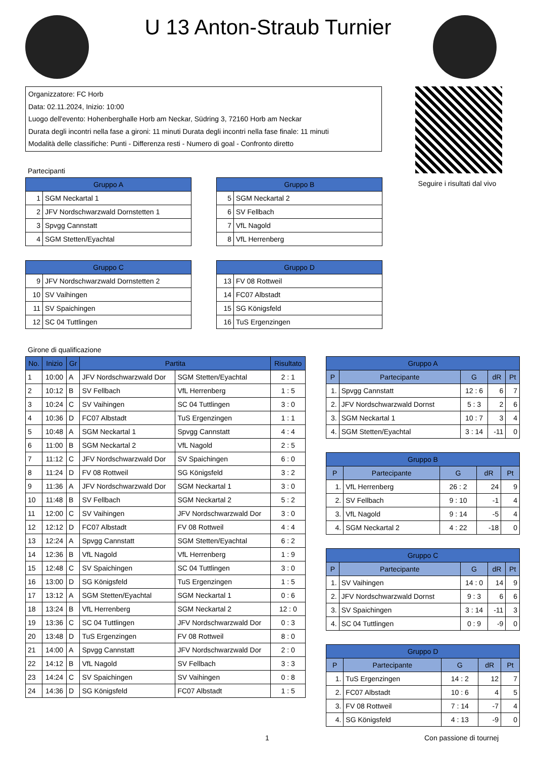U 13 Anton-Straub Turnier
Organizzatore: FC Horb
Data: 02.11.2024, Inizio: 10:00
Luogo dell'evento: Hohenberghalle Horb am Neckar, Südring 3, 72160 Horb am Neckar
Durata degli incontri nella fase a gironi: 11 minuti Durata degli incontri nella fase finale: 11 minuti
Modalità delle classifiche: Punti - Differenza resti - Numero di goal - Confronto diretto
Seguire i risultati dal vivo
Partecipanti
| Gruppo A | |
| --- | --- |
| 1 | SGM Neckartal 1 |
| 2 | JFV Nordschwarzwald Dornstetten 1 |
| 3 | Spvgg Cannstatt |
| 4 | SGM Stetten/Eyachtal |
| Gruppo B | |
| --- | --- |
| 5 | SGM Neckartal 2 |
| 6 | SV Fellbach |
| 7 | VfL Nagold |
| 8 | VfL Herrenberg |
| Gruppo C | |
| --- | --- |
| 9 | JFV Nordschwarzwald Dornstetten 2 |
| 10 | SV Vaihingen |
| 11 | SV Spaichingen |
| 12 | SC 04 Tuttlingen |
| Gruppo D | |
| --- | --- |
| 13 | FV 08 Rottweil |
| 14 | FC07 Albstadt |
| 15 | SG Königsfeld |
| 16 | TuS Ergenzingen |
Girone di qualificazione
| No. | Inizio | Gr | Partita | | Risultato |
| --- | --- | --- | --- | --- | --- |
| 1 | 10:00 | A | JFV Nordschwarzwald Dor | SGM Stetten/Eyachtal | 2 : 1 |
| 2 | 10:12 | B | SV Fellbach | VfL Herrenberg | 1 : 5 |
| 3 | 10:24 | C | SV Vaihingen | SC 04 Tuttlingen | 3 : 0 |
| 4 | 10:36 | D | FC07 Albstadt | TuS Ergenzingen | 1 : 1 |
| 5 | 10:48 | A | SGM Neckartal 1 | Spvgg Cannstatt | 4 : 4 |
| 6 | 11:00 | B | SGM Neckartal 2 | VfL Nagold | 2 : 5 |
| 7 | 11:12 | C | JFV Nordschwarzwald Dor | SV Spaichingen | 6 : 0 |
| 8 | 11:24 | D | FV 08 Rottweil | SG Königsfeld | 3 : 2 |
| 9 | 11:36 | A | JFV Nordschwarzwald Dor | SGM Neckartal 1 | 3 : 0 |
| 10 | 11:48 | B | SV Fellbach | SGM Neckartal 2 | 5 : 2 |
| 11 | 12:00 | C | SV Vaihingen | JFV Nordschwarzwald Dor | 3 : 0 |
| 12 | 12:12 | D | FC07 Albstadt | FV 08 Rottweil | 4 : 4 |
| 13 | 12:24 | A | Spvgg Cannstatt | SGM Stetten/Eyachtal | 6 : 2 |
| 14 | 12:36 | B | VfL Nagold | VfL Herrenberg | 1 : 9 |
| 15 | 12:48 | C | SV Spaichingen | SC 04 Tuttlingen | 3 : 0 |
| 16 | 13:00 | D | SG Königsfeld | TuS Ergenzingen | 1 : 5 |
| 17 | 13:12 | A | SGM Stetten/Eyachtal | SGM Neckartal 1 | 0 : 6 |
| 18 | 13:24 | B | VfL Herrenberg | SGM Neckartal 2 | 12 : 0 |
| 19 | 13:36 | C | SC 04 Tuttlingen | JFV Nordschwarzwald Dor | 0 : 3 |
| 20 | 13:48 | D | TuS Ergenzingen | FV 08 Rottweil | 8 : 0 |
| 21 | 14:00 | A | Spvgg Cannstatt | JFV Nordschwarzwald Dor | 2 : 0 |
| 22 | 14:12 | B | VfL Nagold | SV Fellbach | 3 : 3 |
| 23 | 14:24 | C | SV Spaichingen | SV Vaihingen | 0 : 8 |
| 24 | 14:36 | D | SG Königsfeld | FC07 Albstadt | 1 : 5 |
| Gruppo A | | | | |
| --- | --- | --- | --- | --- |
| P | Partecipante | G | dR | Pt |
| 1. | Spvgg Cannstatt | 12 : 6 | 6 | 7 |
| 2. | JFV Nordschwarzwald Dornst | 5 : 3 | 2 | 6 |
| 3. | SGM Neckartal 1 | 10 : 7 | 3 | 4 |
| 4. | SGM Stetten/Eyachtal | 3 : 14 | -11 | 0 |
| Gruppo B | | | | |
| --- | --- | --- | --- | --- |
| P | Partecipante | G | dR | Pt |
| 1. | VfL Herrenberg | 26 : 2 | 24 | 9 |
| 2. | SV Fellbach | 9 : 10 | -1 | 4 |
| 3. | VfL Nagold | 9 : 14 | -5 | 4 |
| 4. | SGM Neckartal 2 | 4 : 22 | -18 | 0 |
| Gruppo C | | | | |
| --- | --- | --- | --- | --- |
| P | Partecipante | G | dR | Pt |
| 1. | SV Vaihingen | 14 : 0 | 14 | 9 |
| 2. | JFV Nordschwarzwald Dornst | 9 : 3 | 6 | 6 |
| 3. | SV Spaichingen | 3 : 14 | -11 | 3 |
| 4. | SC 04 Tuttlingen | 0 : 9 | -9 | 0 |
| Gruppo D | | | | |
| --- | --- | --- | --- | --- |
| P | Partecipante | G | dR | Pt |
| 1. | TuS Ergenzingen | 14 : 2 | 12 | 7 |
| 2. | FC07 Albstadt | 10 : 6 | 4 | 5 |
| 3. | FV 08 Rottweil | 7 : 14 | -7 | 4 |
| 4. | SG Königsfeld | 4 : 13 | -9 | 0 |
1 Con passione di tournej